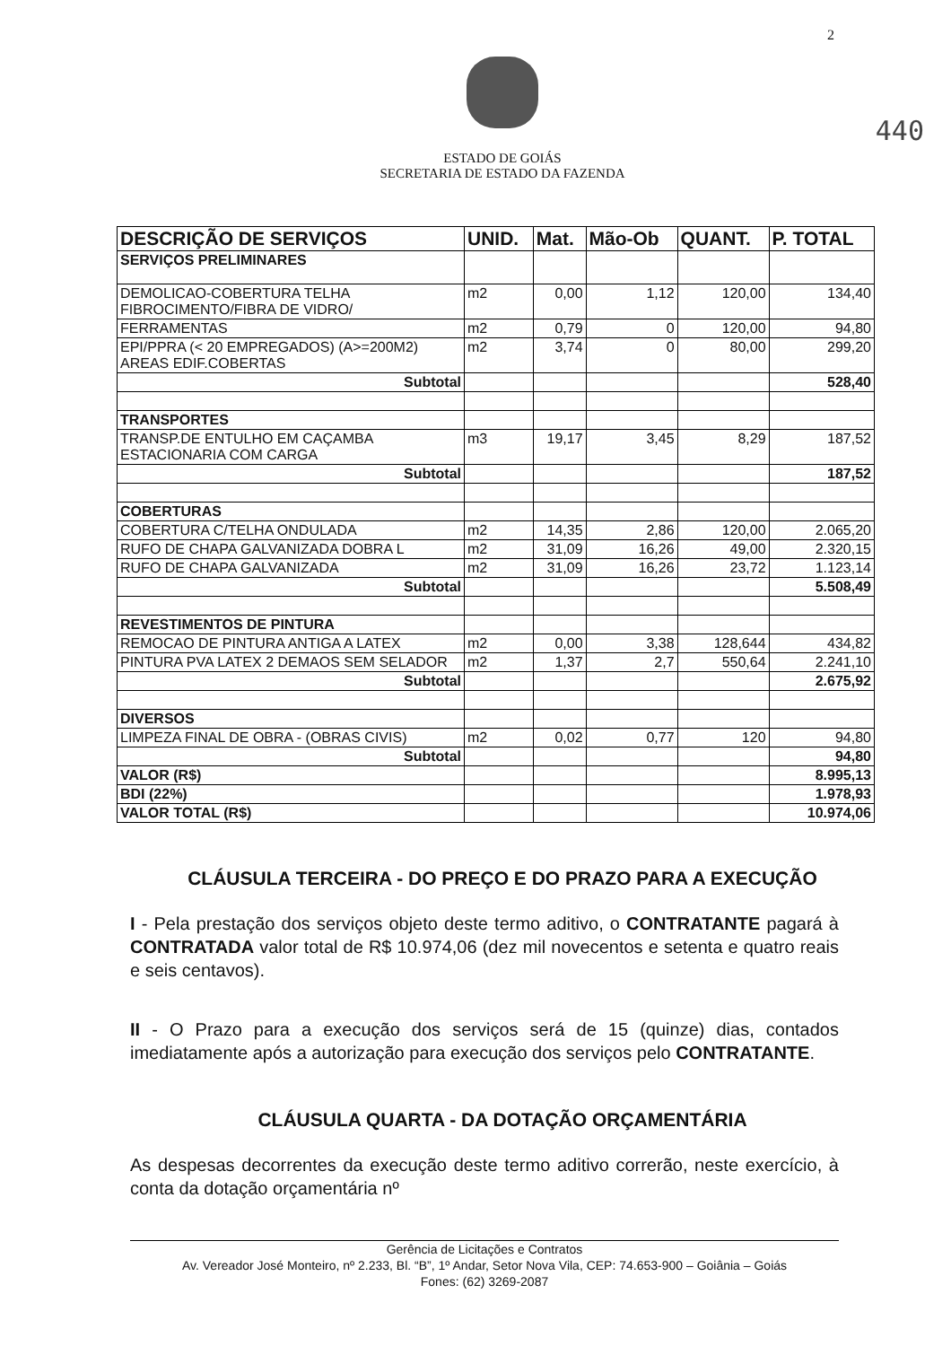2
440
ESTADO DE GOIÁS
SECRETARIA DE ESTADO DA FAZENDA
| DESCRIÇÃO DE SERVIÇOS | UNID. | Mat. | Mão-Ob | QUANT. | P. TOTAL |
| --- | --- | --- | --- | --- | --- |
| SERVIÇOS PRELIMINARES | | | | | |
| DEMOLICAO-COBERTURA TELHA FIBROCIMENTO/FIBRA DE VIDRO/ | m2 | 0,00 | 1,12 | 120,00 | 134,40 |
| FERRAMENTAS | m2 | 0,79 | 0 | 120,00 | 94,80 |
| EPI/PPRA (< 20 EMPREGADOS) (A>=200M2) AREAS EDIF.COBERTAS | m2 | 3,74 | 0 | 80,00 | 299,20 |
| Subtotal | | | | | 528,40 |
| TRANSPORTES | | | | | |
| TRANSP.DE ENTULHO EM CAÇAMBA ESTACIONARIA COM CARGA | m3 | 19,17 | 3,45 | 8,29 | 187,52 |
| Subtotal | | | | | 187,52 |
| COBERTURAS | | | | | |
| COBERTURA C/TELHA ONDULADA | m2 | 14,35 | 2,86 | 120,00 | 2.065,20 |
| RUFO DE CHAPA GALVANIZADA DOBRA L | m2 | 31,09 | 16,26 | 49,00 | 2.320,15 |
| RUFO DE CHAPA GALVANIZADA | m2 | 31,09 | 16,26 | 23,72 | 1.123,14 |
| Subtotal | | | | | 5.508,49 |
| REVESTIMENTOS DE PINTURA | | | | | |
| REMOCAO DE PINTURA ANTIGA A LATEX | m2 | 0,00 | 3,38 | 128,644 | 434,82 |
| PINTURA PVA LATEX 2 DEMAOS SEM SELADOR | m2 | 1,37 | 2,7 | 550,64 | 2.241,10 |
| Subtotal | | | | | 2.675,92 |
| DIVERSOS | | | | | |
| LIMPEZA FINAL DE OBRA - (OBRAS CIVIS) | m2 | 0,02 | 0,77 | 120 | 94,80 |
| Subtotal | | | | | 94,80 |
| VALOR (R$) | | | | | 8.995,13 |
| BDI (22%) | | | | | 1.978,93 |
| VALOR TOTAL (R$) | | | | | 10.974,06 |
CLÁUSULA TERCEIRA - DO PREÇO E DO PRAZO PARA A EXECUÇÃO
I - Pela prestação dos serviços objeto deste termo aditivo, o CONTRATANTE pagará à CONTRATADA valor total de R$ 10.974,06 (dez mil novecentos e setenta e quatro reais e seis centavos).
II - O Prazo para a execução dos serviços será de 15 (quinze) dias, contados imediatamente após a autorização para execução dos serviços pelo CONTRATANTE.
CLÁUSULA QUARTA - DA DOTAÇÃO ORÇAMENTÁRIA
As despesas decorrentes da execução deste termo aditivo correrão, neste exercício, à conta da dotação orçamentária nº
Gerência de Licitações e Contratos
Av. Vereador José Monteiro, nº 2.233, Bl. “B”, 1º Andar, Setor Nova Vila, CEP: 74.653-900 – Goiânia – Goiás
Fones: (62) 3269-2087